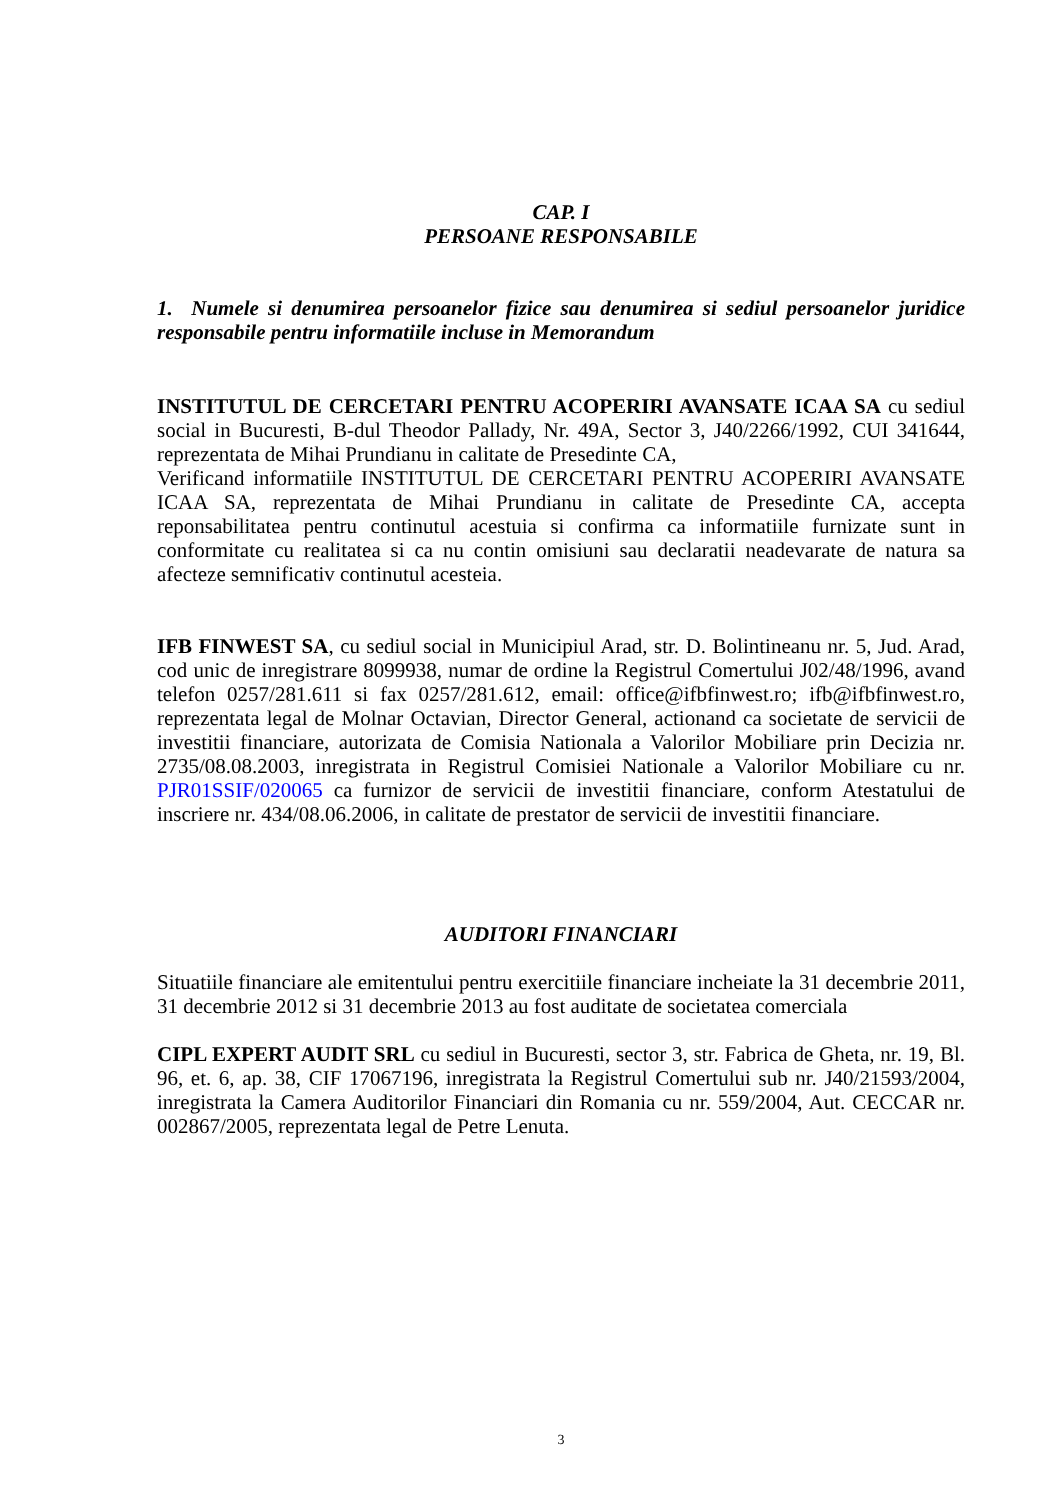CAP. I
PERSOANE RESPONSABILE
1. Numele si denumirea persoanelor fizice sau denumirea si sediul persoanelor juridice responsabile pentru informatiile incluse in Memorandum
INSTITUTUL DE CERCETARI PENTRU ACOPERIRI AVANSATE ICAA SA cu sediul social in Bucuresti, B-dul Theodor Pallady, Nr. 49A, Sector 3, J40/2266/1992, CUI 341644, reprezentata de Mihai Prundianu in calitate de Presedinte CA,
Verificand informatiile INSTITUTUL DE CERCETARI PENTRU ACOPERIRI AVANSATE ICAA SA, reprezentata de Mihai Prundianu in calitate de Presedinte CA, accepta reponsabilitatea pentru continutul acestuia si confirma ca informatiile furnizate sunt in conformitate cu realitatea si ca nu contin omisiuni sau declaratii neadevarate de natura sa afecteze semnificativ continutul acesteia.
IFB FINWEST SA, cu sediul social in Municipiul Arad, str. D. Bolintineanu nr. 5, Jud. Arad, cod unic de inregistrare 8099938, numar de ordine la Registrul Comertului J02/48/1996, avand telefon 0257/281.611 si fax 0257/281.612, email: office@ifbfinwest.ro; ifb@ifbfinwest.ro, reprezentata legal de Molnar Octavian, Director General, actionand ca societate de servicii de investitii financiare, autorizata de Comisia Nationala a Valorilor Mobiliare prin Decizia nr. 2735/08.08.2003, inregistrata in Registrul Comisiei Nationale a Valorilor Mobiliare cu nr. PJR01SSIF/020065 ca furnizor de servicii de investitii financiare, conform Atestatului de inscriere nr. 434/08.06.2006, in calitate de prestator de servicii de investitii financiare.
AUDITORI FINANCIARI
Situatiile financiare ale emitentului pentru exercitiile financiare incheiate la 31 decembrie 2011, 31 decembrie 2012 si 31 decembrie 2013 au fost auditate de societatea comerciala
CIPL EXPERT AUDIT SRL cu sediul in Bucuresti, sector 3, str. Fabrica de Gheta, nr. 19, Bl. 96, et. 6, ap. 38, CIF 17067196, inregistrata la Registrul Comertului sub nr. J40/21593/2004, inregistrata la Camera Auditorilor Financiari din Romania cu nr. 559/2004, Aut. CECCAR nr. 002867/2005, reprezentata legal de Petre Lenuta.
3